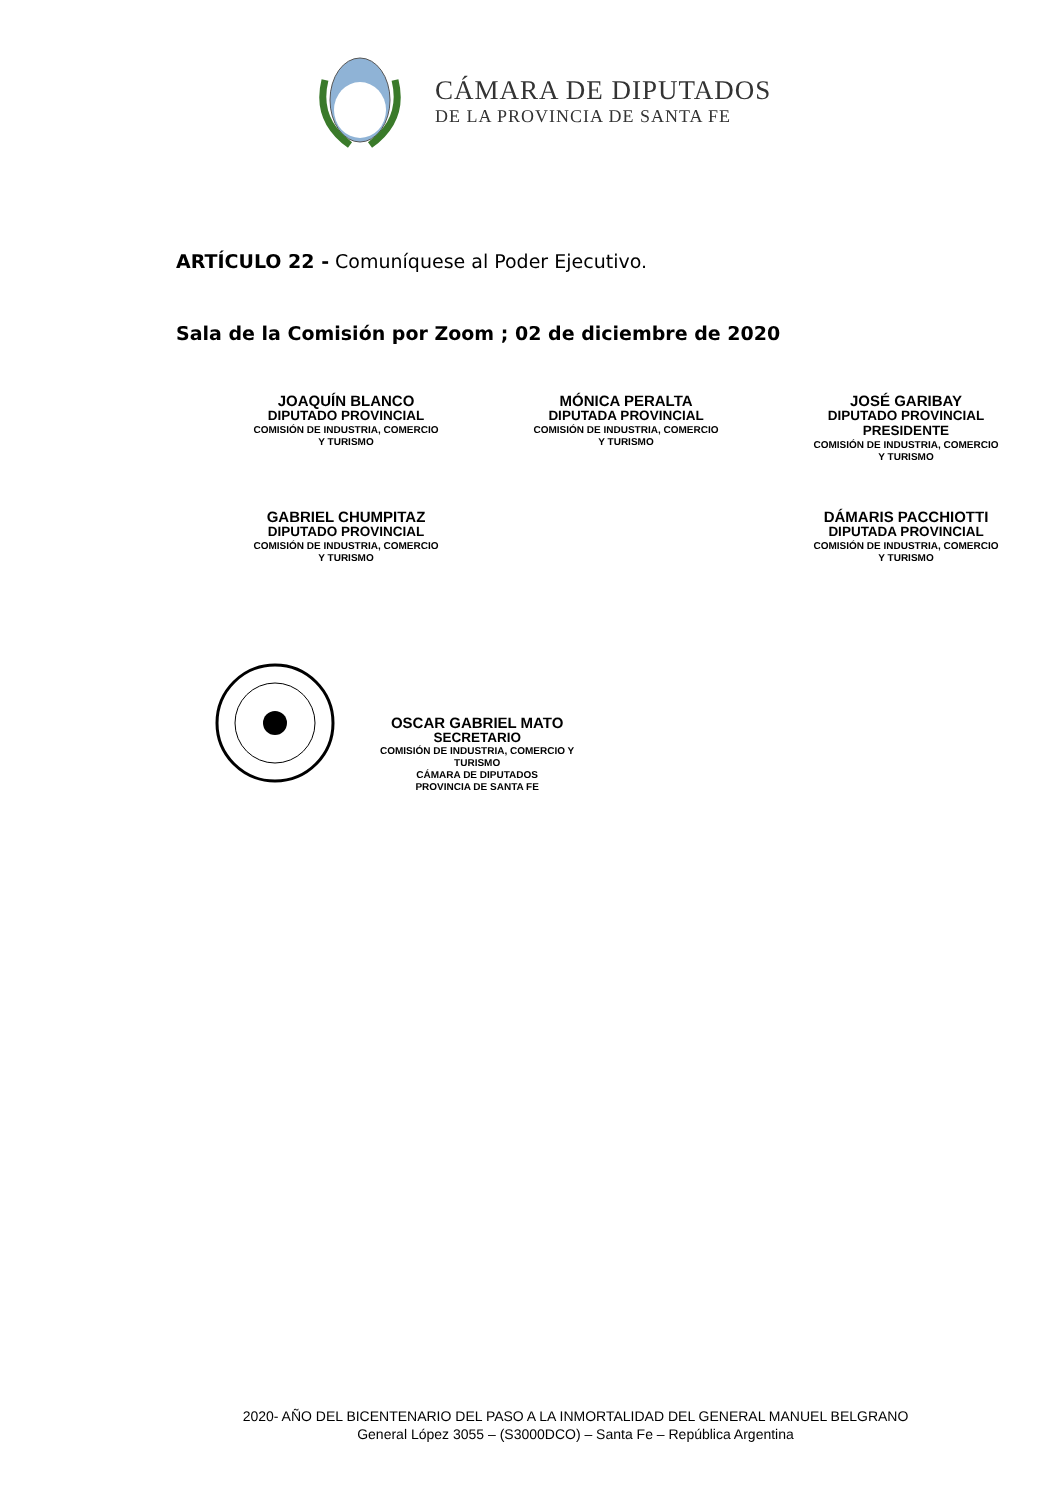CÁMARA DE DIPUTADOS
DE LA PROVINCIA DE SANTA FE
ARTÍCULO 22 - Comuníquese al Poder Ejecutivo.
Sala de la Comisión por Zoom ; 02 de diciembre de 2020
JOAQUÍN BLANCO
DIPUTADO PROVINCIAL
COMISIÓN DE INDUSTRIA, COMERCIO
Y TURISMO
MÓNICA PERALTA
DIPUTADA PROVINCIAL
COMISIÓN DE INDUSTRIA, COMERCIO
Y TURISMO
JOSÉ GARIBAY
DIPUTADO PROVINCIAL
PRESIDENTE
COMISIÓN DE INDUSTRIA, COMERCIO
Y TURISMO
GABRIEL CHUMPITAZ
DIPUTADO PROVINCIAL
COMISIÓN DE INDUSTRIA, COMERCIO
Y TURISMO
DÁMARIS PACCHIOTTI
DIPUTADA PROVINCIAL
COMISIÓN DE INDUSTRIA, COMERCIO
Y TURISMO
OSCAR GABRIEL MATO
SECRETARIO
COMISIÓN DE INDUSTRIA, COMERCIO Y
TURISMO
CÁMARA DE DIPUTADOS
PROVINCIA DE SANTA FE
2020- AÑO DEL BICENTENARIO DEL PASO A LA INMORTALIDAD DEL GENERAL MANUEL BELGRANO
General López 3055 – (S3000DCO) – Santa Fe – República Argentina